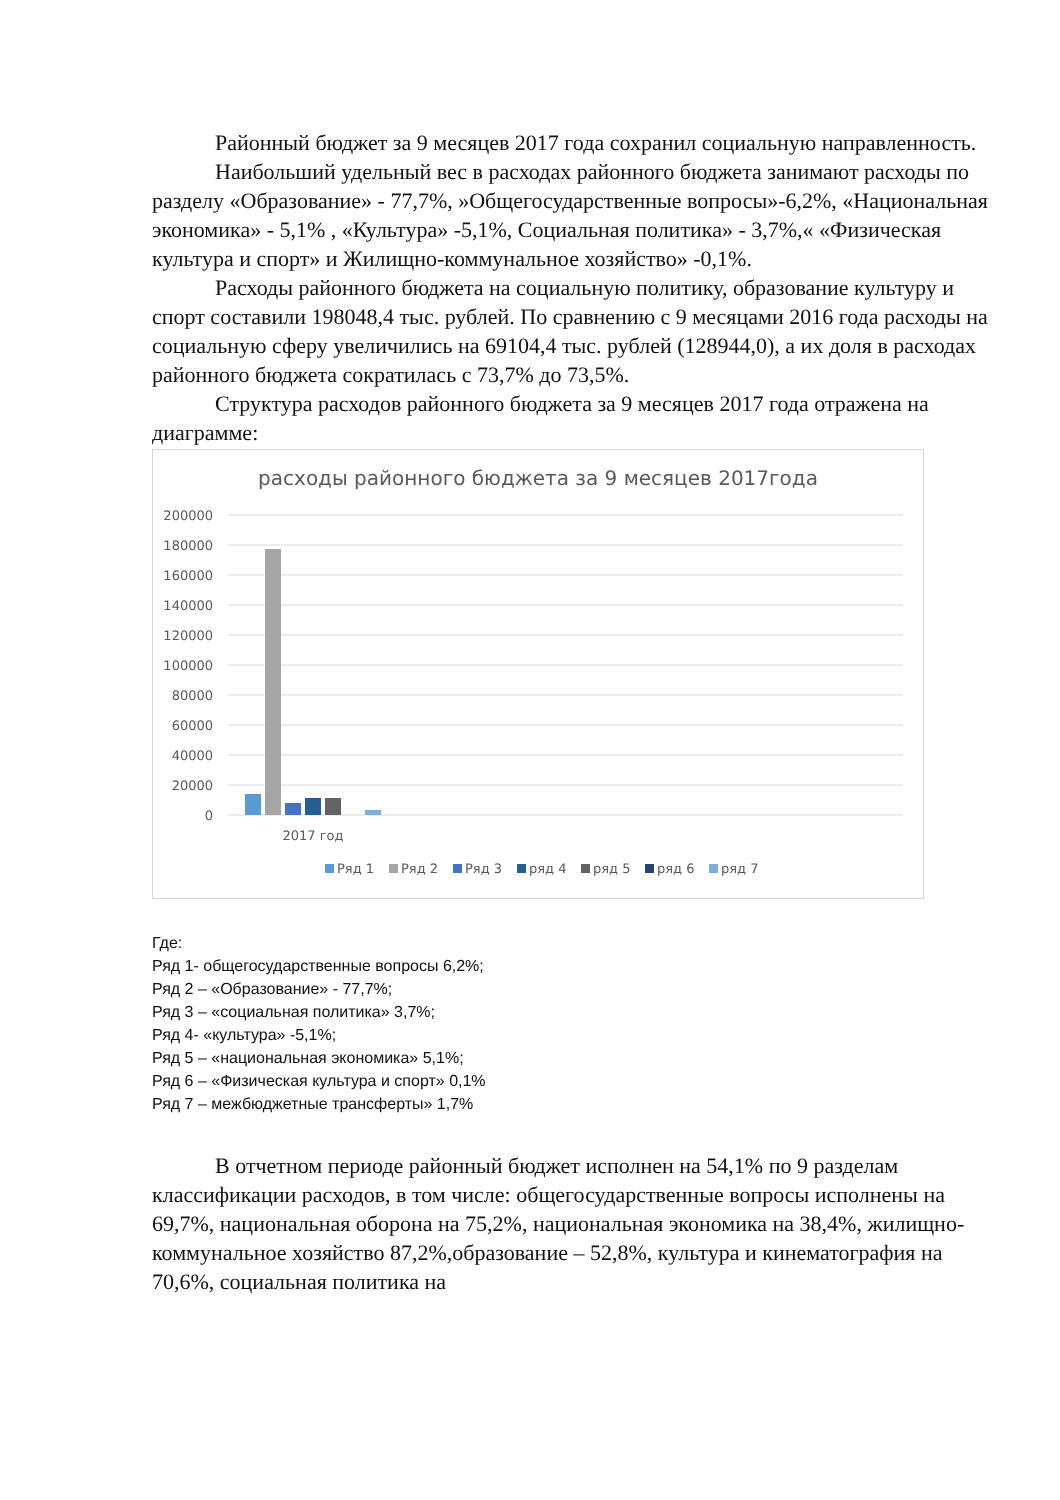Районный бюджет за 9 месяцев 2017 года сохранил социальную направленность.
Наибольший удельный вес в расходах районного бюджета занимают расходы по разделу «Образование» - 77,7%, »Общегосударственные вопросы»-6,2%, «Национальная экономика» - 5,1% , «Культура» -5,1%, Социальная политика» - 3,7%,« «Физическая культура и спорт» и Жилищно-коммунальное хозяйство» -0,1%.
Расходы районного бюджета на социальную политику, образование культуру и спорт составили 198048,4 тыс. рублей. По сравнению с 9 месяцами 2016 года расходы на социальную сферу увеличились на 69104,4 тыс. рублей (128944,0), а их доля в расходах районного бюджета сократилась с 73,7% до 73,5%.
Структура расходов районного бюджета за 9 месяцев 2017 года отражена на диаграмме:
расходы районного бюджета за 9 месяцев 2017года
200000
180000
160000
140000
120000
100000
80000
60000
40000
20000
0
2017 год
Ряд 1
Ряд 2
Ряд 3
ряд 4
ряд 5
ряд 6
ряд 7
Где:
Ряд 1- общегосударственные вопросы 6,2%;
Ряд 2 – «Образование» - 77,7%;
Ряд 3 – «социальная политика» 3,7%;
Ряд 4- «культура» -5,1%;
Ряд 5 – «национальная экономика» 5,1%;
Ряд 6 – «Физическая культура и спорт» 0,1%
Ряд 7 – межбюджетные трансферты» 1,7%
В отчетном периоде районный бюджет исполнен на 54,1% по 9 разделам классификации расходов, в том числе: общегосударственные вопросы исполнены на 69,7%, национальная оборона на 75,2%, национальная экономика на 38,4%, жилищно-коммунальное хозяйство 87,2%,образование – 52,8%, культура и кинематография на 70,6%, социальная политика на